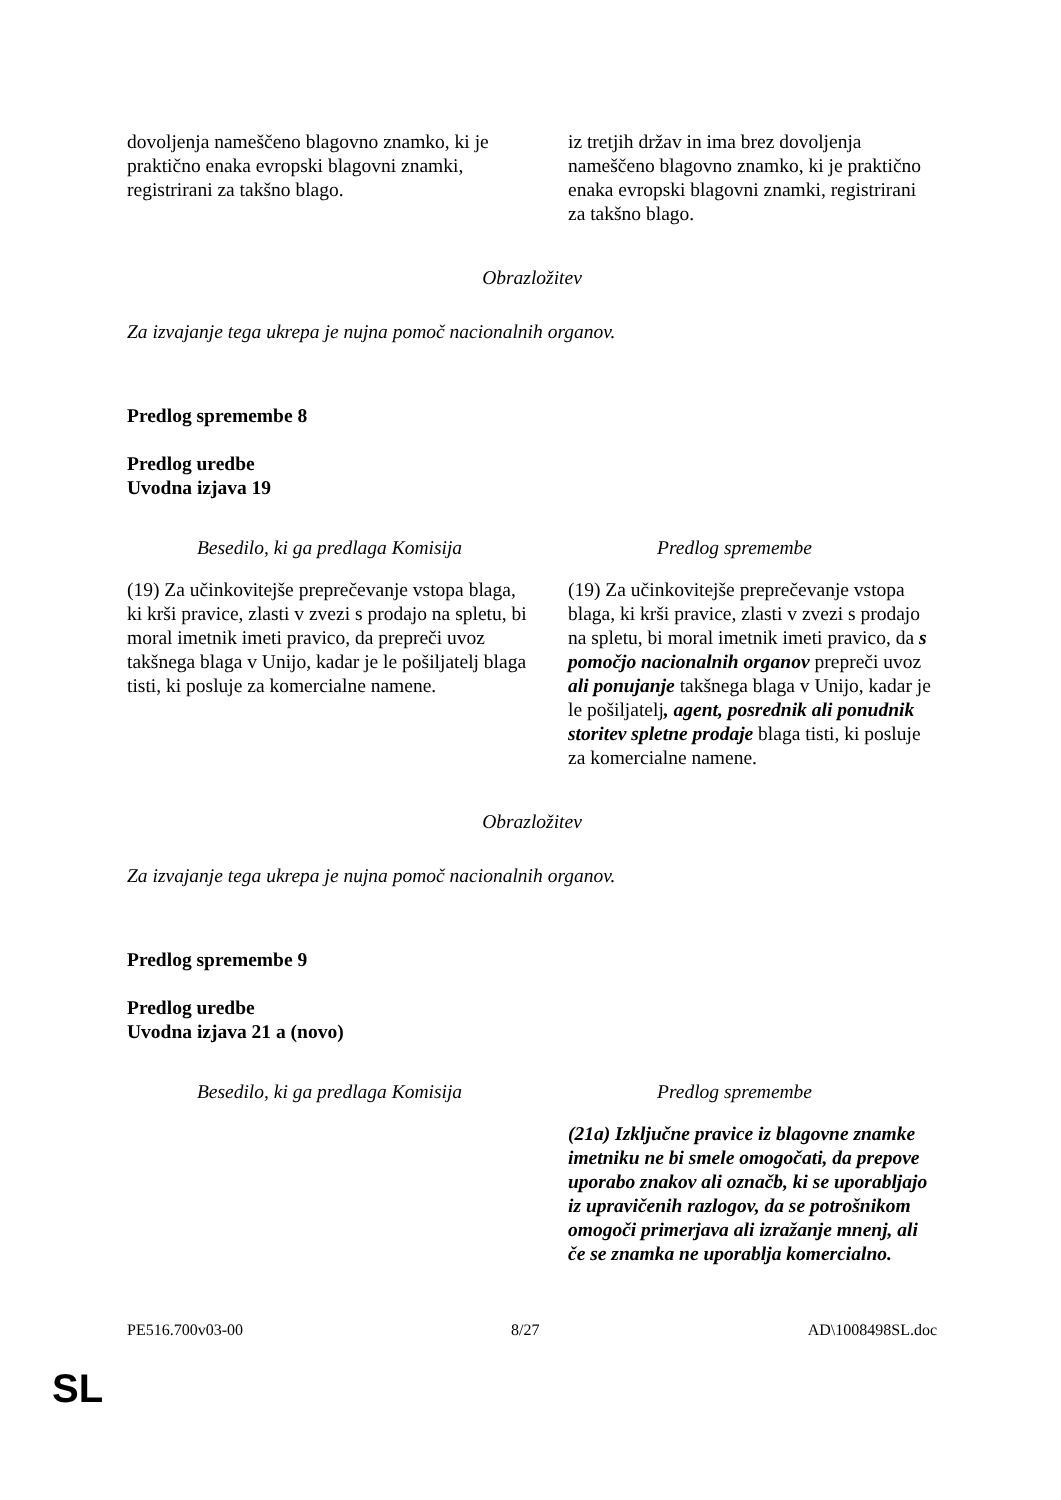| dovoljenja nameščeno blagovno znamko, ki je praktično enaka evropski blagovni znamki, registrirani za takšno blago. | iz tretjih držav in ima brez dovoljenja nameščeno blagovno znamko, ki je praktično enaka evropski blagovni znamki, registrirani za takšno blago. |
Obrazložitev
Za izvajanje tega ukrepa je nujna pomoč nacionalnih organov.
Predlog spremembe 8
Predlog uredbe
Uvodna izjava 19
| Besedilo, ki ga predlaga Komisija | Predlog spremembe |
| --- | --- |
| (19) Za učinkovitejše preprečevanje vstopa blaga, ki krši pravice, zlasti v zvezi s prodajo na spletu, bi moral imetnik imeti pravico, da prepreči uvoz takšnega blaga v Unijo, kadar je le pošiljatelj blaga tisti, ki posluje za komercialne namene. | (19) Za učinkovitejše preprečevanje vstopa blaga, ki krši pravice, zlasti v zvezi s prodajo na spletu, bi moral imetnik imeti pravico, da s pomočjo nacionalnih organov prepreči uvoz ali ponujanje takšnega blaga v Unijo, kadar je le pošiljatelj , agent, posrednik ali ponudnik storitev spletne prodaje blaga tisti, ki posluje za komercialne namene. |
Obrazložitev
Za izvajanje tega ukrepa je nujna pomoč nacionalnih organov.
Predlog spremembe 9
Predlog uredbe
Uvodna izjava 21 a (novo)
| Besedilo, ki ga predlaga Komisija | Predlog spremembe |
| --- | --- |
| | (21a) Izključne pravice iz blagovne znamke imetniku ne bi smele omogočati, da prepove uporabo znakov ali označb, ki se uporabljajo iz upravičenih razlogov, da se potrošnikom omogoči primerjava ali izražanje mnenj, ali če se znamka ne uporablja komercialno. |
PE516.700v03-00 8/27 AD\1008498SL.doc
SL